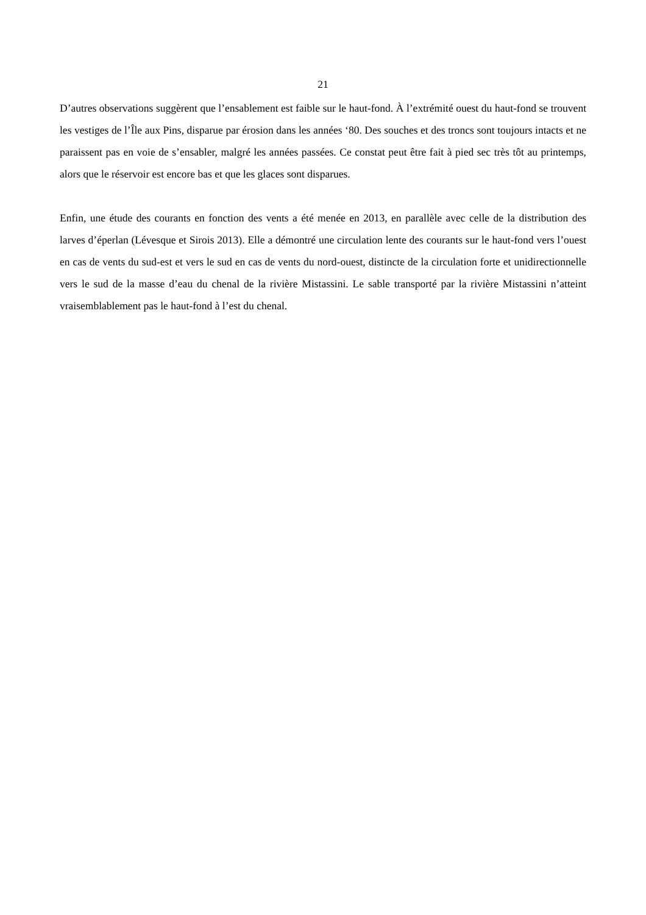21
D’autres observations suggèrent que l’ensablement est faible sur le haut-fond. À l’extrémité ouest du haut-fond se trouvent les vestiges de l’Île aux Pins, disparue par érosion dans les années ‘80. Des souches et des troncs sont toujours intacts et ne paraissent pas en voie de s’ensabler, malgré les années passées. Ce constat peut être fait à pied sec très tôt au printemps, alors que le réservoir est encore bas et que les glaces sont disparues.
Enfin, une étude des courants en fonction des vents a été menée en 2013, en parallèle avec celle de la distribution des larves d’éperlan (Lévesque et Sirois 2013). Elle a démontré une circulation lente des courants sur le haut-fond vers l’ouest en cas de vents du sud-est et vers le sud en cas de vents du nord-ouest, distincte de la circulation forte et unidirectionnelle vers le sud de la masse d’eau du chenal de la rivière Mistassini. Le sable transporté par la rivière Mistassini n’atteint vraisemblablement pas le haut-fond à l’est du chenal.